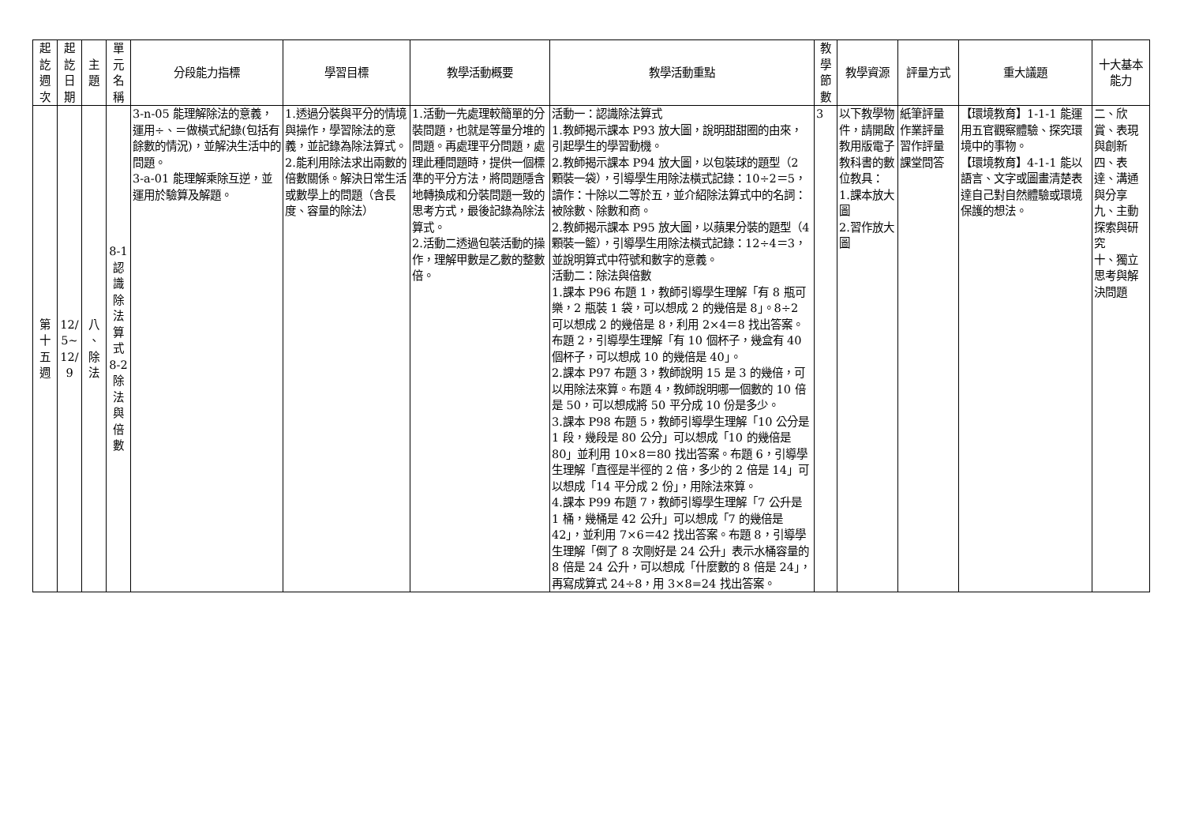| 起 訖 週 次 | 起 訖 日 期 | 主 題 | 單 元 名 稱 | 分段能力指標 | 學習目標 | 教學活動概要 | 教學活動重點 | 教 學 節 數 | 教學資源 | 評量方式 | 重大議題 | 十大基本能力 |
| --- | --- | --- | --- | --- | --- | --- | --- | --- | --- | --- | --- | --- |
| 第 十 五 週 | 12/ 5~ 12/ 9 | 八 、 除 法 | 8-1 認 識 除 法 算 式 8-2 除 法 與 倍 數 | 3-n-05 能理解除法的意義，運用÷、＝做橫式紀錄(包括有餘數的情況)，並解決生活中的問題。 3-a-01 能理解乘除互逆，並運用於驗算及解題。 | 1.透過分裝與平分的情境與操作，學習除法的意義，並記錄為除法算式。 2.能利用除法求出兩數的倍數關係。解決日常生活或數學上的問題（含長度、容量的除法） | 1.活動一先處理較簡單的分裝問題，也就是等量分堆的問題。再處理平分問題，處理此種問題時，提供一個標準的平分方法，將問題隱含地轉換成和分裝問題一致的思考方式，最後記錄為除法算式。 2.活動二透過包裝活動的操作，理解甲數是乙數的整數倍。 | 活動一：認識除法算式 1.教師揭示課本 P93 放大圖，說明甜甜圈的由來，引起學生的學習動機。 2.教師揭示課本 P94 放大圖，以包裝球的題型（2 顆裝一袋），引導學生用除法橫式記錄：10÷2＝5，讀作：十除以二等於五，並介紹除法算式中的名詞：被除數、除數和商。 2.教師揭示課本 P95 放大圖，以蘋果分裝的題型（4 顆裝一籃），引導學生用除法橫式記錄：12÷4＝3，並說明算式中符號和數字的意義。 活動二：除法與倍數 1.課本 P96 布題 1，教師引導學生理解「有 8 瓶可樂，2 瓶裝 1 袋，可以想成 2 的幾倍是 8」。8÷2 可以想成 2 的幾倍是 8，利用 2×4＝8 找出答案。布題 2，引導學生理解「有 10 個杯子，幾盒有 40 個杯子，可以想成 10 的幾倍是 40」。 2.課本 P97 布題 3，教師說明 15 是 3 的幾倍，可以用除法來算。布題 4，教師說明哪一個數的 10 倍是 50，可以想成將 50 平分成 10 份是多少。 3.課本 P98 布題 5，教師引導學生理解「10 公分是 1 段，幾段是 80 公分」可以想成「10 的幾倍是 80」並利用 10×8＝80 找出答案。布題 6，引導學生理解「直徑是半徑的 2 倍，多少的 2 倍是 14」可以想成「14 平分成 2 份」，用除法來算。 4.課本 P99 布題 7，教師引導學生理解「7 公升是 1 桶，幾桶是 42 公升」可以想成「7 的幾倍是 42」，並利用 7×6＝42 找出答案。布題 8，引導學生理解「倒了 8 次剛好是 24 公升」表示水桶容量的 8 倍是 24 公升，可以想成「什麼數的 8 倍是 24」，再寫成算式 24÷8，用 3×8=24 找出答案。 | 3 | 以下教學物件，請開啟教用版電子教科書的數位教具： 1.課本放大圖 2.習作放大圖 | 紙筆評量 作業評量 習作評量 課堂問答 | 【環境教育】1-1-1 能運用五官觀察體驗、探究環境中的事物。 【環境教育】4-1-1 能以語言、文字或圖畫清楚表達自己對自然體驗或環境保護的想法。 | 二、欣賞、表現與創新 四、表達、溝通與分享 九、主動探索與研究 十、獨立思考與解決問題 |